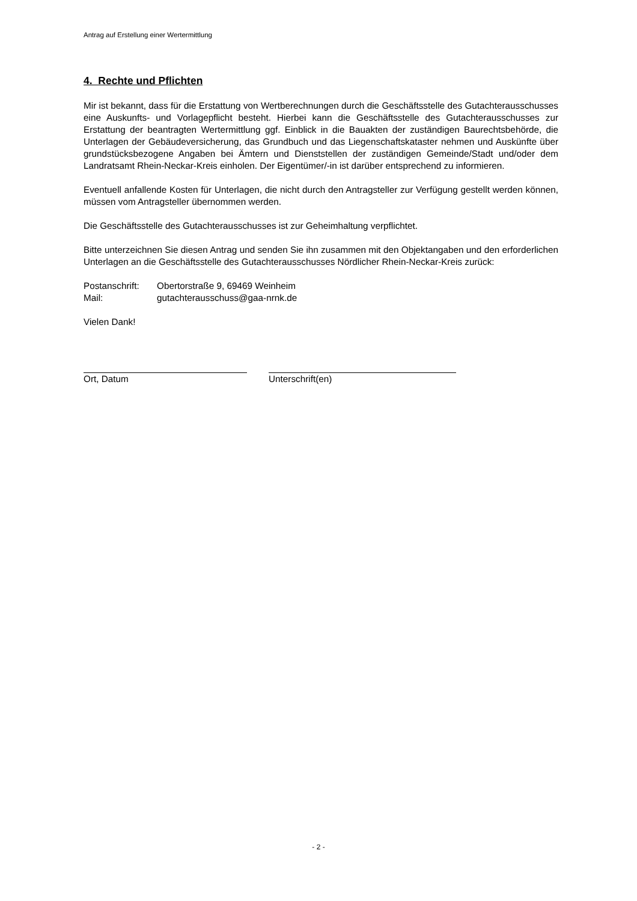Antrag auf Erstellung einer Wertermittlung
4. Rechte und Pflichten
Mir ist bekannt, dass für die Erstattung von Wertberechnungen durch die Geschäftsstelle des Gutachterausschusses eine Auskunfts- und Vorlagepflicht besteht. Hierbei kann die Geschäftsstelle des Gutachterausschusses zur Erstattung der beantragten Wertermittlung ggf. Einblick in die Bauakten der zuständigen Baurechtsbehörde, die Unterlagen der Gebäudeversicherung, das Grundbuch und das Liegenschaftskataster nehmen und Auskünfte über grundstücksbezogene Angaben bei Ämtern und Dienststellen der zuständigen Gemeinde/Stadt und/oder dem Landratsamt Rhein-Neckar-Kreis einholen. Der Eigentümer/-in ist darüber entsprechend zu informieren.
Eventuell anfallende Kosten für Unterlagen, die nicht durch den Antragsteller zur Verfügung gestellt werden können, müssen vom Antragsteller übernommen werden.
Die Geschäftsstelle des Gutachterausschusses ist zur Geheimhaltung verpflichtet.
Bitte unterzeichnen Sie diesen Antrag und senden Sie ihn zusammen mit den Objektangaben und den erforderlichen Unterlagen an die Geschäftsstelle des Gutachterausschusses Nördlicher Rhein-Neckar-Kreis zurück:
| Postanschrift: | Obertorstraße 9, 69469 Weinheim |
| Mail: | gutachterausschuss@gaa-nrnk.de |
Vielen Dank!
Ort, Datum Unterschrift(en)
- 2 -